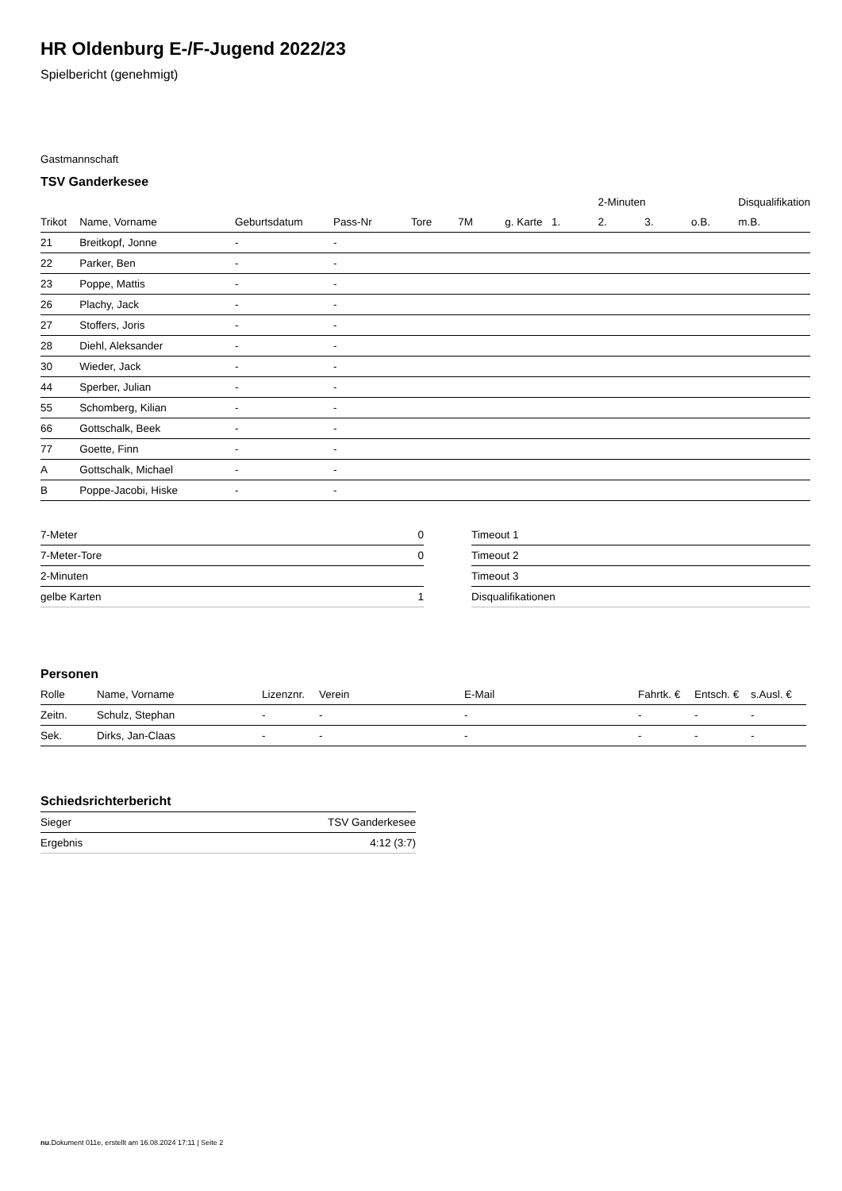HR Oldenburg E-/F-Jugend 2022/23
Spielbericht (genehmigt)
Gastmannschaft
TSV Ganderkesee
| | | | | | | | | 2-Minuten | | | Disqualifikation |
| --- | --- | --- | --- | --- | --- | --- | --- | --- | --- | --- | --- |
| Trikot | Name, Vorname | Geburtsdatum | Pass-Nr | Tore | 7M | g. Karte | 1. | 2. | 3. | o.B. | m.B. |
| 21 | Breitkopf, Jonne | - | - | | | | | | | | |
| 22 | Parker, Ben | - | - | | | | | | | | |
| 23 | Poppe, Mattis | - | - | | | | | | | | |
| 26 | Plachy, Jack | - | - | | | | | | | | |
| 27 | Stoffers, Joris | - | - | | | | | | | | |
| 28 | Diehl, Aleksander | - | - | | | | | | | | |
| 30 | Wieder, Jack | - | - | | | | | | | | |
| 44 | Sperber, Julian | - | - | | | | | | | | |
| 55 | Schomberg, Kilian | - | - | | | | | | | | |
| 66 | Gottschalk, Beek | - | - | | | | | | | | |
| 77 | Goette, Finn | - | - | | | | | | | | |
| A | Gottschalk, Michael | - | - | | | | | | | | |
| B | Poppe-Jacobi, Hiske | - | - | | | | | | | | |
| 7-Meter | 0 |
| 7-Meter-Tore | 0 |
| 2-Minuten | |
| gelbe Karten | 1 |
| Timeout 1 |
| Timeout 2 |
| Timeout 3 |
| Disqualifikationen |
Personen
| Rolle | Name, Vorname | Lizenznr. | Verein | E-Mail | Fahrtk. € | Entsch. € | s.Ausl. € |
| --- | --- | --- | --- | --- | --- | --- | --- |
| Zeitn. | Schulz, Stephan | - | - | - | - | - | - |
| Sek. | Dirks, Jan-Claas | - | - | - | - | - | - |
Schiedsrichterbericht
| Sieger | TSV Ganderkesee |
| Ergebnis | 4:12 (3:7) |
nu.Dokument 011e, erstellt am 16.08.2024 17:11 | Seite 2